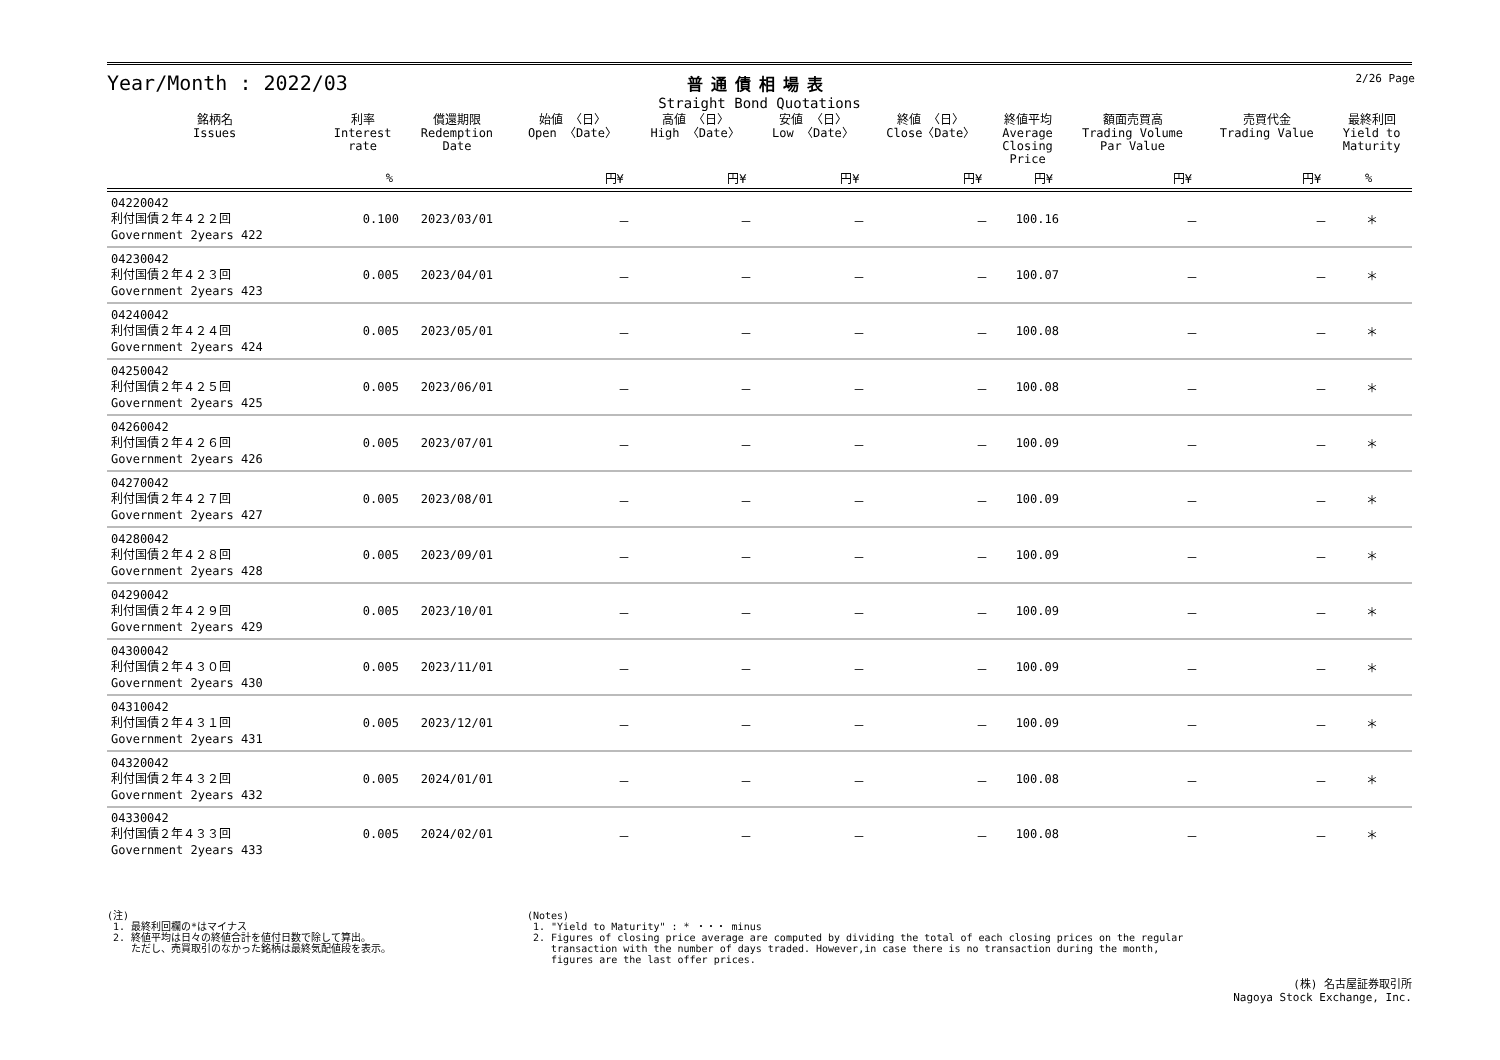Year/Month : 2022/03
普通債相場表
Straight Bond Quotations
2/26 Page
| 銘柄名 Issues | 利率 Interest rate | 償還期限 Redemption Date | 始値 〈日〉 Open 〈Date〉 | 高値 〈日〉 High 〈Date〉 | 安値 〈日〉 Low 〈Date〉 | 終値 〈日〉 Close〈Date〉 | 終値平均 Average Closing Price | 額面売買高 Trading Volume Par Value | 売買代金 Trading Value | 最終利回 Yield to Maturity |
| --- | --- | --- | --- | --- | --- | --- | --- | --- | --- | --- |
| | % | | 円¥ | 円¥ | 円¥ | 円¥ | 円¥ | 円¥ | 円¥ | % |
| 04220042 利付国債２年４２２回 Government 2years 422 | 0.100 | 2023/03/01 | － | － | － | － | 100.16 | － | － | ＊ |
| 04230042 利付国債２年４２３回 Government 2years 423 | 0.005 | 2023/04/01 | － | － | － | － | 100.07 | － | － | ＊ |
| 04240042 利付国債２年４２４回 Government 2years 424 | 0.005 | 2023/05/01 | － | － | － | － | 100.08 | － | － | ＊ |
| 04250042 利付国債２年４２５回 Government 2years 425 | 0.005 | 2023/06/01 | － | － | － | － | 100.08 | － | － | ＊ |
| 04260042 利付国債２年４２６回 Government 2years 426 | 0.005 | 2023/07/01 | － | － | － | － | 100.09 | － | － | ＊ |
| 04270042 利付国債２年４２７回 Government 2years 427 | 0.005 | 2023/08/01 | － | － | － | － | 100.09 | － | － | ＊ |
| 04280042 利付国債２年４２８回 Government 2years 428 | 0.005 | 2023/09/01 | － | － | － | － | 100.09 | － | － | ＊ |
| 04290042 利付国債２年４２９回 Government 2years 429 | 0.005 | 2023/10/01 | － | － | － | － | 100.09 | － | － | ＊ |
| 04300042 利付国債２年４３０回 Government 2years 430 | 0.005 | 2023/11/01 | － | － | － | － | 100.09 | － | － | ＊ |
| 04310042 利付国債２年４３１回 Government 2years 431 | 0.005 | 2023/12/01 | － | － | － | － | 100.09 | － | － | ＊ |
| 04320042 利付国債２年４３２回 Government 2years 432 | 0.005 | 2024/01/01 | － | － | － | － | 100.08 | － | － | ＊ |
| 04330042 利付国債２年４３３回 Government 2years 433 | 0.005 | 2024/02/01 | － | － | － | － | 100.08 | － | － | ＊ |
(注)
1. 最終利回欄の*はマイナス
2. 終値平均は日々の終値合計を値付日数で除して算出。
ただし、売買取引のなかった銘柄は最終気配値段を表示。
(Notes)
1. "Yield to Maturity" : * ・・・ minus
2. Figures of closing price average are computed by dividing the total of each closing prices on the regular
transaction with the number of days traded. However,in case there is no transaction during the month,
figures are the last offer prices.
(株) 名古屋証券取引所
Nagoya Stock Exchange, Inc.